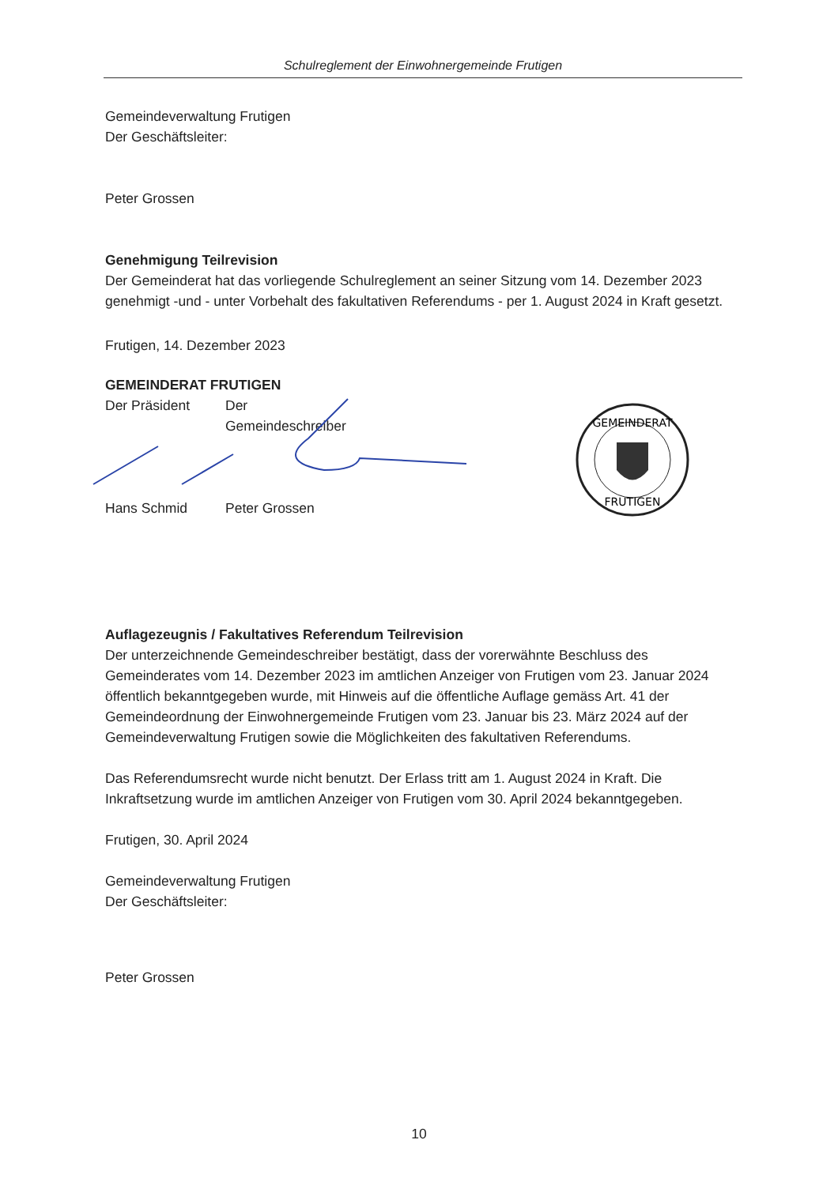Schulreglement der Einwohnergemeinde Frutigen
Gemeindeverwaltung Frutigen
Der Geschäftsleiter:
Peter Grossen
Genehmigung Teilrevision
Der Gemeinderat hat das vorliegende Schulreglement an seiner Sitzung vom 14. Dezember 2023 genehmigt -und - unter Vorbehalt des fakultativen Referendums - per 1. August 2024 in Kraft gesetzt.
Frutigen, 14. Dezember 2023
GEMEINDERAT FRUTIGEN
Der Präsident Der Gemeindeschreiber
Hans Schmid Peter Grossen
GEMEINDERAT
FRUTIGEN
Auflagezeugnis / Fakultatives Referendum Teilrevision
Der unterzeichnende Gemeindeschreiber bestätigt, dass der vorerwähnte Beschluss des Gemeinderates vom 14. Dezember 2023 im amtlichen Anzeiger von Frutigen vom 23. Januar 2024 öffentlich bekanntgegeben wurde, mit Hinweis auf die öffentliche Auflage gemäss Art. 41 der Gemeindeordnung der Einwohnergemeinde Frutigen vom 23. Januar bis 23. März 2024 auf der Gemeindeverwaltung Frutigen sowie die Möglichkeiten des fakultativen Referendums.
Das Referendumsrecht wurde nicht benutzt. Der Erlass tritt am 1. August 2024 in Kraft. Die Inkraftsetzung wurde im amtlichen Anzeiger von Frutigen vom 30. April 2024 bekanntgegeben.
Frutigen, 30. April 2024
Gemeindeverwaltung Frutigen
Der Geschäftsleiter:
Peter Grossen
10